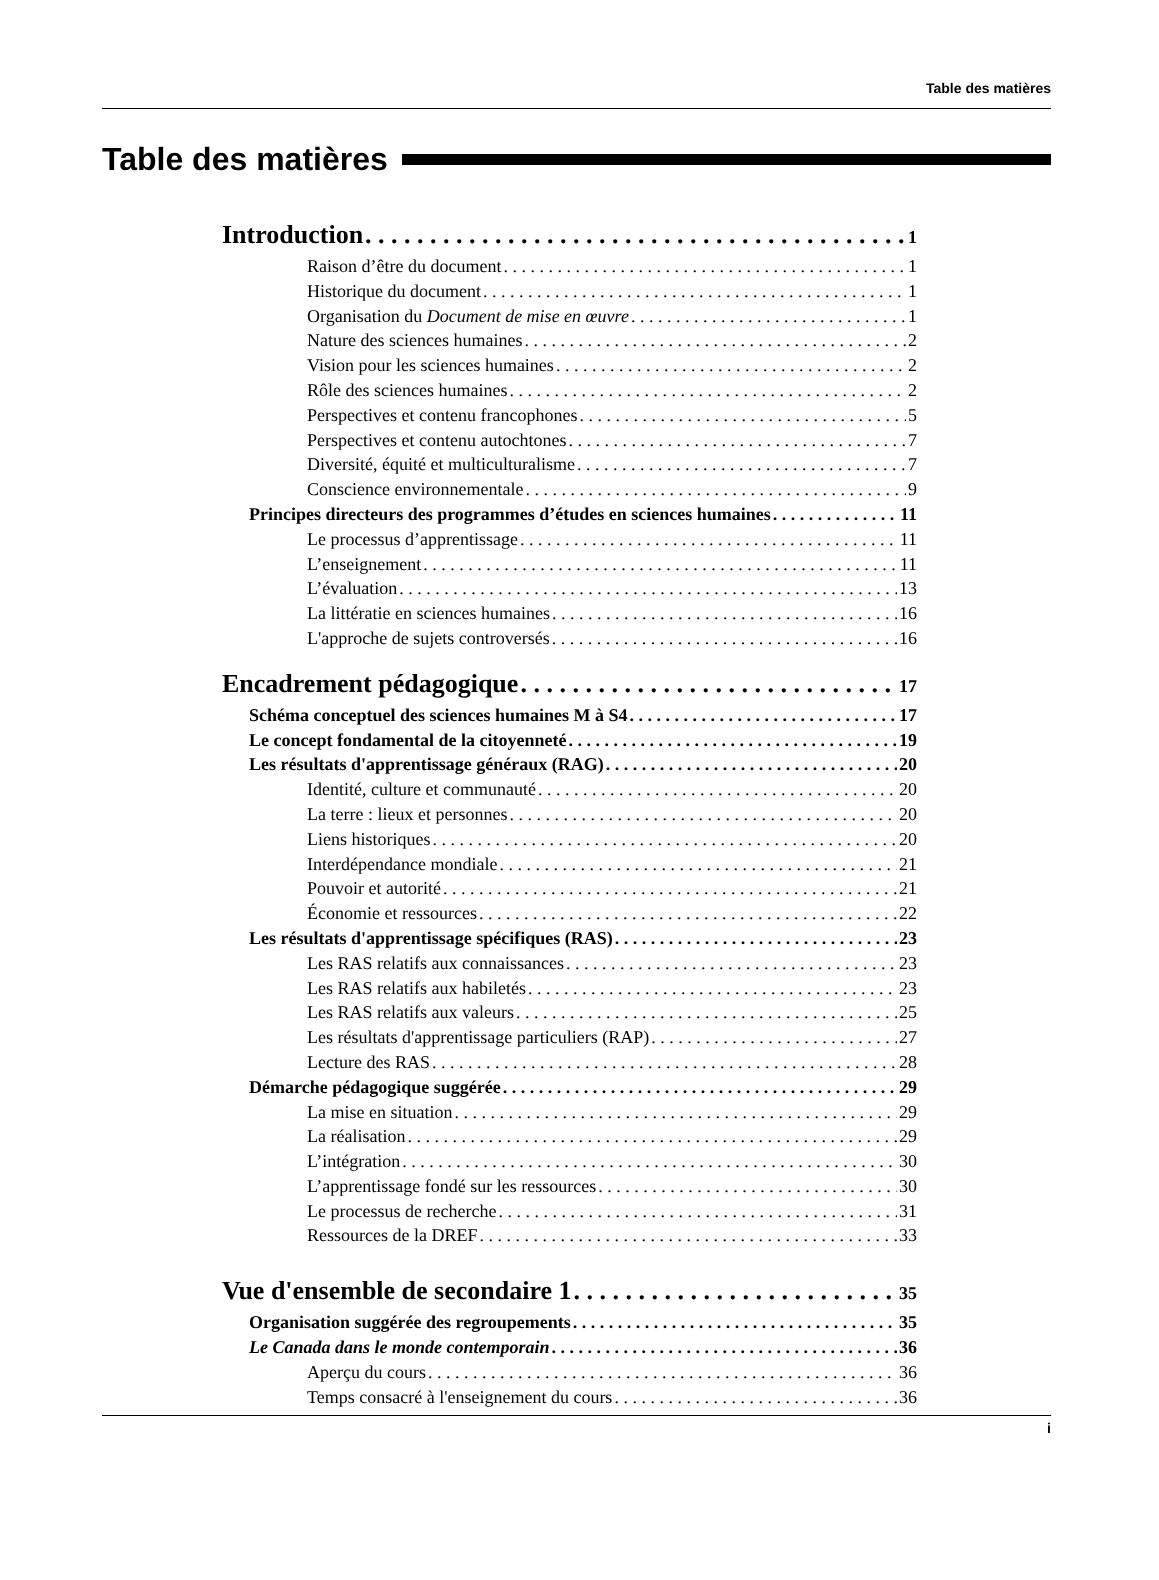Table des matières
Table des matières
Introduction 1
Raison d’être du document 1
Historique du document 1
Organisation du Document de mise en œuvre 1
Nature des sciences humaines 2
Vision pour les sciences humaines 2
Rôle des sciences humaines 2
Perspectives et contenu francophones 5
Perspectives et contenu autochtones 7
Diversité, équité et multiculturalisme 7
Conscience environnementale 9
Principes directeurs des programmes d’études en sciences humaines 11
Le processus d’apprentissage 11
L’enseignement 11
L’évaluation 13
La littératie en sciences humaines 16
L'approche de sujets controversés 16
Encadrement pédagogique 17
Schéma conceptuel des sciences humaines M à S4 17
Le concept fondamental de la citoyenneté 19
Les résultats d'apprentissage généraux (RAG) 20
Identité, culture et communauté 20
La terre : lieux et personnes 20
Liens historiques 20
Interdépendance mondiale 21
Pouvoir et autorité 21
Économie et ressources 22
Les résultats d'apprentissage spécifiques (RAS) 23
Les RAS relatifs aux connaissances 23
Les RAS relatifs aux habiletés 23
Les RAS relatifs aux valeurs 25
Les résultats d'apprentissage particuliers (RAP) 27
Lecture des RAS 28
Démarche pédagogique suggérée 29
La mise en situation 29
La réalisation 29
L’intégration 30
L’apprentissage fondé sur les ressources 30
Le processus de recherche 31
Ressources de la DREF 33
Vue d'ensemble de secondaire 1 35
Organisation suggérée des regroupements 35
Le Canada dans le monde contemporain 36
Aperçu du cours 36
Temps consacré à l'enseignement du cours 36
i